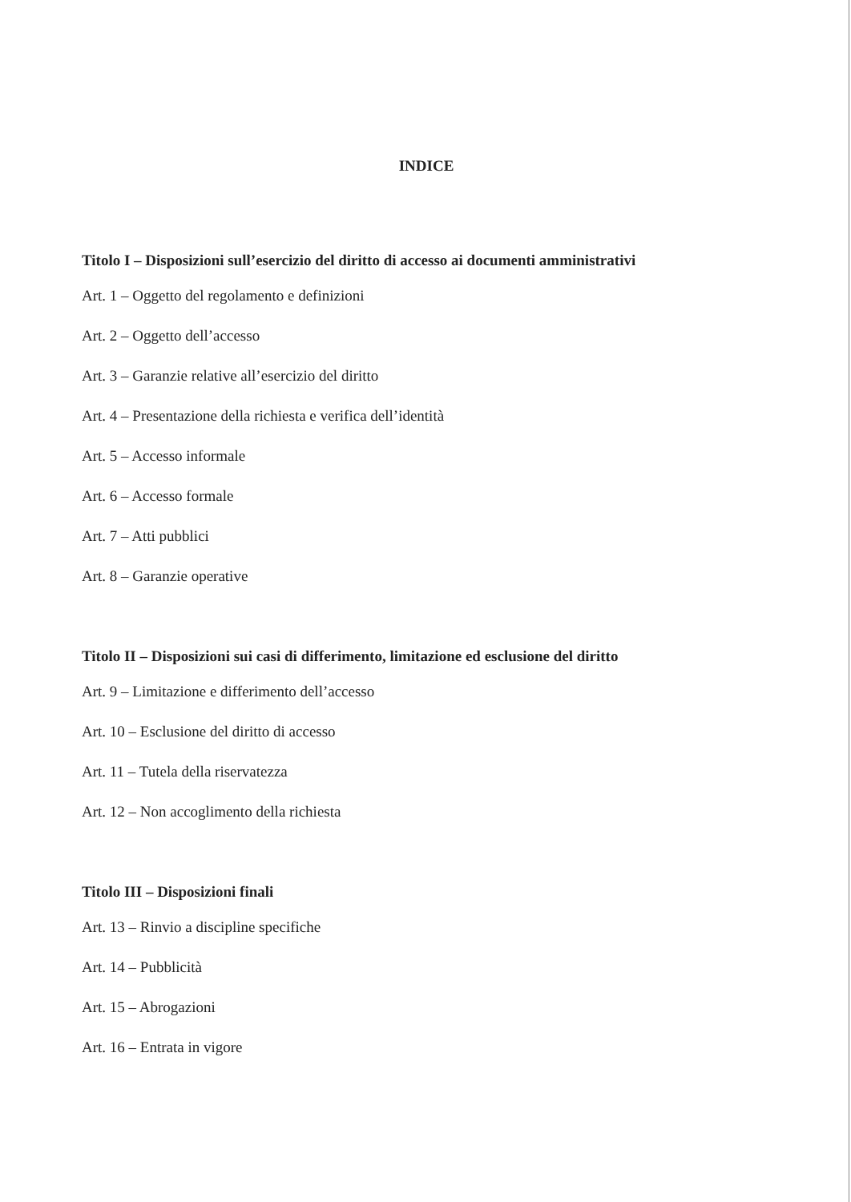INDICE
Titolo I – Disposizioni sull’esercizio del diritto di accesso ai documenti amministrativi
Art. 1 – Oggetto del regolamento e definizioni
Art. 2 – Oggetto dell’accesso
Art. 3 – Garanzie relative all’esercizio del diritto
Art. 4 – Presentazione della richiesta e verifica dell’identità
Art. 5 – Accesso informale
Art. 6 – Accesso formale
Art. 7 – Atti pubblici
Art. 8 – Garanzie operative
Titolo II – Disposizioni sui casi di differimento, limitazione ed esclusione del diritto
Art. 9 – Limitazione e differimento dell’accesso
Art. 10 – Esclusione del diritto di accesso
Art. 11 – Tutela della riservatezza
Art. 12 – Non accoglimento della richiesta
Titolo III – Disposizioni finali
Art. 13 – Rinvio a discipline specifiche
Art. 14 – Pubblicità
Art. 15 – Abrogazioni
Art. 16 – Entrata in vigore